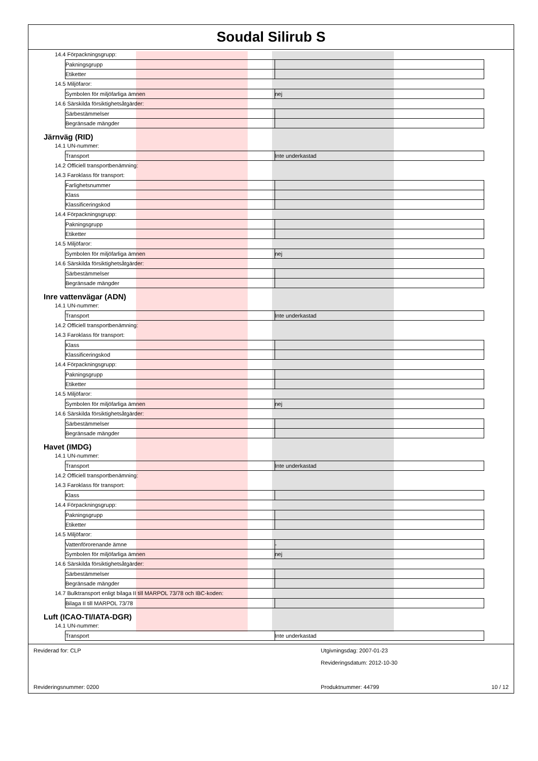Soudal Silirub S
14.4 Förpackningsgrupp:
| Pakningsgrupp | |
| Etiketter | |
14.5 Miljöfaror:
| Symbolen för miljöfarliga ämnen | nej |
14.6 Särskilda försiktighetsåtgärder:
| Särbestämmelser | |
| Begränsade mängder | |
Järnväg (RID)
14.1 UN-nummer:
| Transport | Inte underkastad |
14.2 Officiell transportbenämning:
14.3 Faroklass för transport:
| Farlighetsnummer | |
| Klass | |
| Klassificeringskod | |
14.4 Förpackningsgrupp:
| Pakningsgrupp | |
| Etiketter | |
14.5 Miljöfaror:
| Symbolen för miljöfarliga ämnen | nej |
14.6 Särskilda försiktighetsåtgärder:
| Särbestämmelser | |
| Begränsade mängder | |
Inre vattenvägar (ADN)
14.1 UN-nummer:
| Transport | Inte underkastad |
14.2 Officiell transportbenämning:
14.3 Faroklass för transport:
| Klass | |
| Klassificeringskod | |
14.4 Förpackningsgrupp:
| Pakningsgrupp | |
| Etiketter | |
14.5 Miljöfaror:
| Symbolen för miljöfarliga ämnen | nej |
14.6 Särskilda försiktighetsåtgärder:
| Särbestämmelser | |
| Begränsade mängder | |
Havet (IMDG)
14.1 UN-nummer:
| Transport | Inte underkastad |
14.2 Officiell transportbenämning:
14.3 Faroklass för transport:
| Klass | |
14.4 Förpackningsgrupp:
| Pakningsgrupp | |
| Etiketter | |
14.5 Miljöfaror:
| Vattenförorenande ämne | - |
| Symbolen för miljöfarliga ämnen | nej |
14.6 Särskilda försiktighetsåtgärder:
| Särbestämmelser | |
| Begränsade mängder | |
14.7 Bulktransport enligt bilaga II till MARPOL 73/78 och IBC-koden:
| Bilaga II till MARPOL 73/78 | |
Luft (ICAO-TI/IATA-DGR)
14.1 UN-nummer:
| Transport | Inte underkastad |
Reviderad for: CLP
Utgivningsdag: 2007-01-23
Revideringsdatum: 2012-10-30
Revideringsnummer: 0200
Produktnummer: 44799
10 / 12